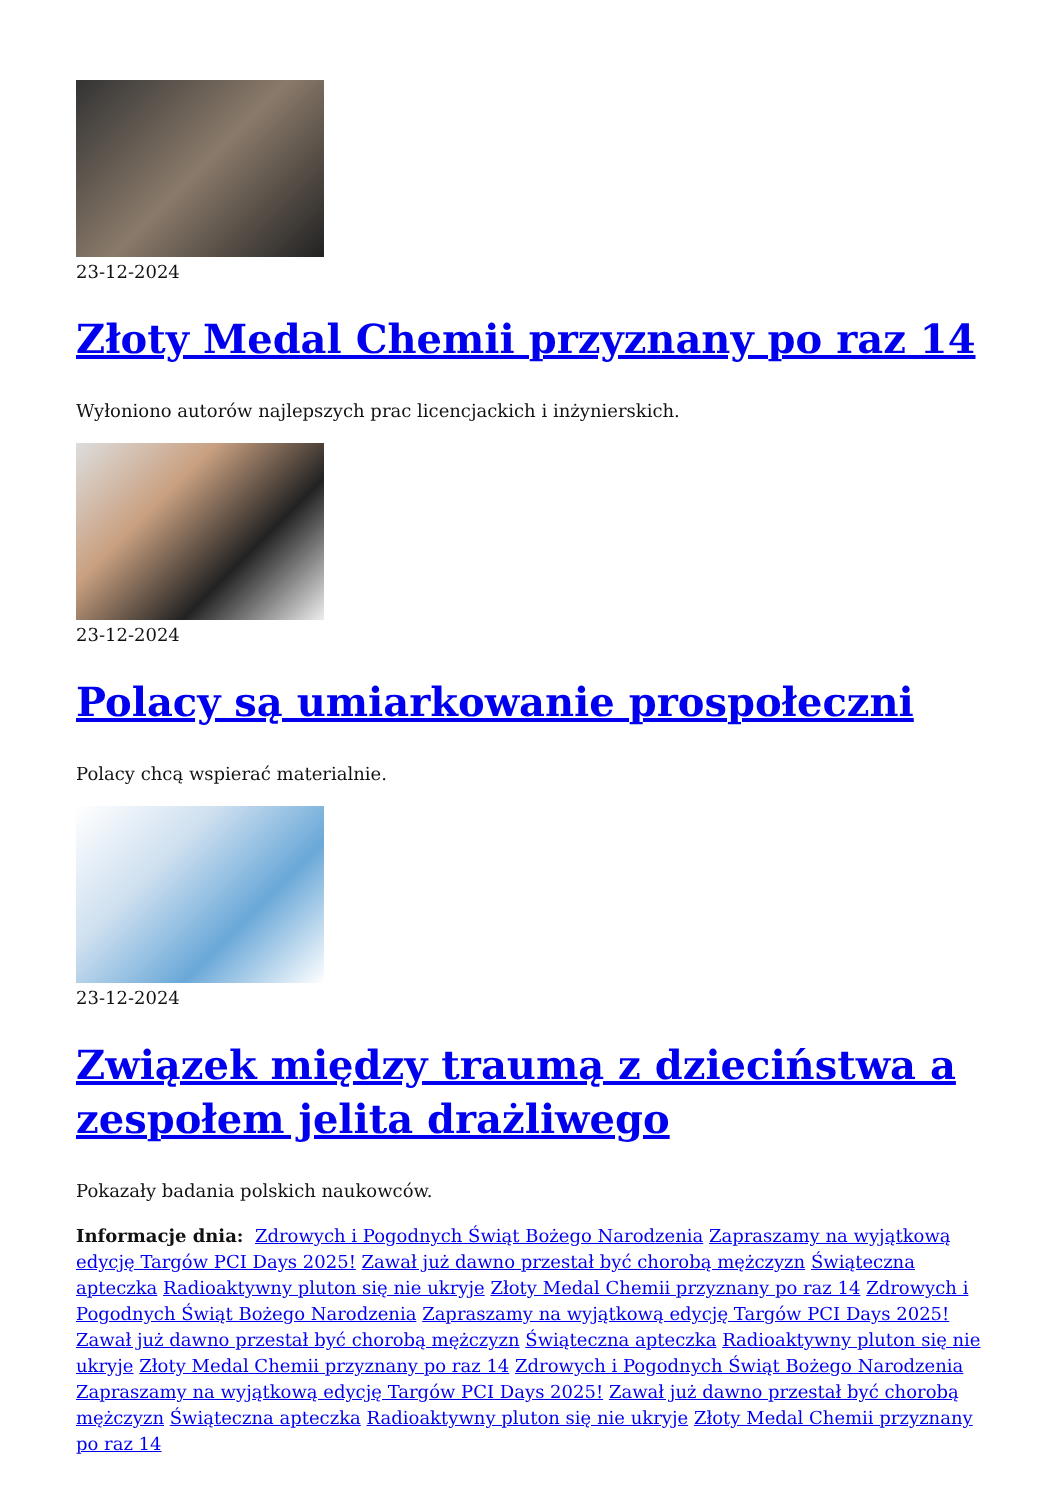23-12-2024
Złoty Medal Chemii przyznany po raz 14
Wyłoniono autorów najlepszych prac licencjackich i inżynierskich.
23-12-2024
Polacy są umiarkowanie prospołeczni
Polacy chcą wspierać materialnie.
23-12-2024
Związek między traumą z dzieciństwa a zespołem jelita drażliwego
Pokazały badania polskich naukowców.
Informacje dnia: Zdrowych i Pogodnych Świąt Bożego Narodzenia Zapraszamy na wyjątkową edycję Targów PCI Days 2025! Zawał już dawno przestał być chorobą mężczyzn Świąteczna apteczka Radioaktywny pluton się nie ukryje Złoty Medal Chemii przyznany po raz 14 Zdrowych i Pogodnych Świąt Bożego Narodzenia Zapraszamy na wyjątkową edycję Targów PCI Days 2025! Zawał już dawno przestał być chorobą mężczyzn Świąteczna apteczka Radioaktywny pluton się nie ukryje Złoty Medal Chemii przyznany po raz 14 Zdrowych i Pogodnych Świąt Bożego Narodzenia Zapraszamy na wyjątkową edycję Targów PCI Days 2025! Zawał już dawno przestał być chorobą mężczyzn Świąteczna apteczka Radioaktywny pluton się nie ukryje Złoty Medal Chemii przyznany po raz 14